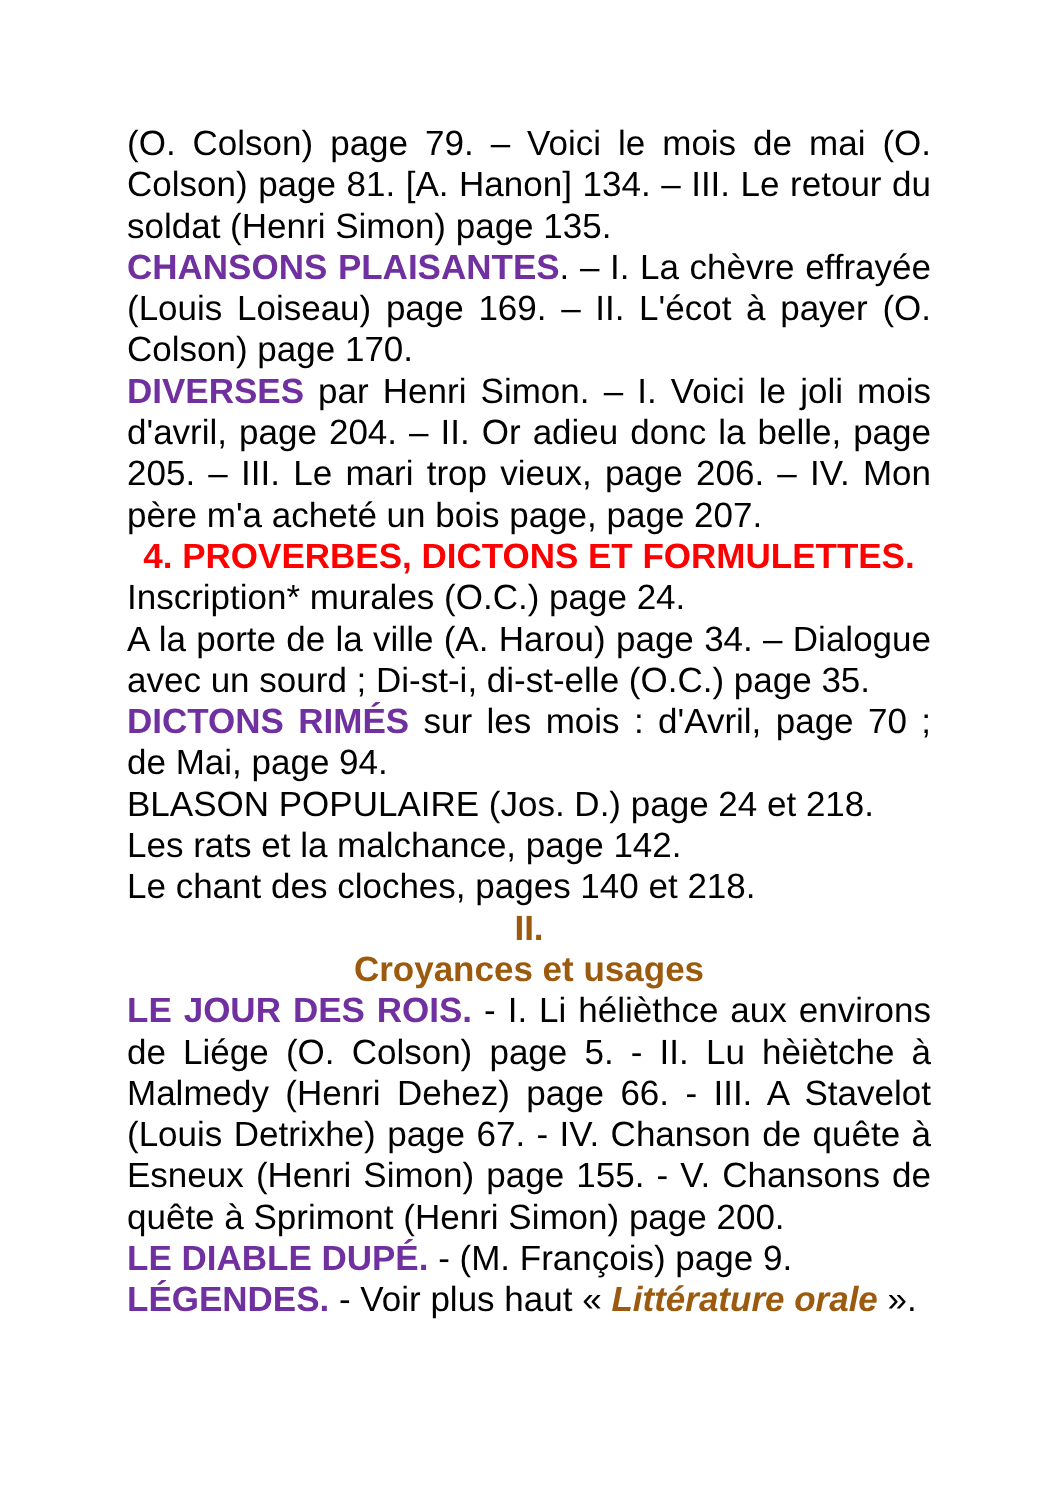(O. Colson) page 79. – Voici le mois de mai (O. Colson) page 81. [A. Hanon] 134. – III. Le retour du soldat (Henri Simon) page 135.
CHANSONS PLAISANTES. – I. La chèvre effrayée (Louis Loiseau) page 169. – II. L'écot à payer (O. Colson) page 170.
DIVERSES par Henri Simon. – I. Voici le joli mois d'avril, page 204. – II. Or adieu donc la belle, page 205. – III. Le mari trop vieux, page 206. – IV. Mon père m'a acheté un bois page, page 207.
4. PROVERBES, DICTONS ET FORMULETTES.
Inscription* murales (O.C.) page 24.
A la porte de la ville (A. Harou) page 34. – Dialogue avec un sourd ; Di-st-i, di-st-elle (O.C.) page 35.
DICTONS RIMÉS sur les mois : d'Avril, page 70 ; de Mai, page 94.
BLASON POPULAIRE (Jos. D.) page 24 et 218.
Les rats et la malchance, page 142.
Le chant des cloches, pages 140 et 218.
II.
Croyances et usages
LE JOUR DES ROIS. - I. Li hélièthce aux environs de Liége (O. Colson) page 5. - II. Lu hèiètche à Malmedy (Henri Dehez) page 66. - III. A Stavelot (Louis Detrixhe) page 67. - IV. Chanson de quête à Esneux (Henri Simon) page 155. - V. Chansons de quête à Sprimont (Henri Simon) page 200.
LE DIABLE DUPÉ. - (M. François) page 9.
LÉGENDES. - Voir plus haut « Littérature orale ».